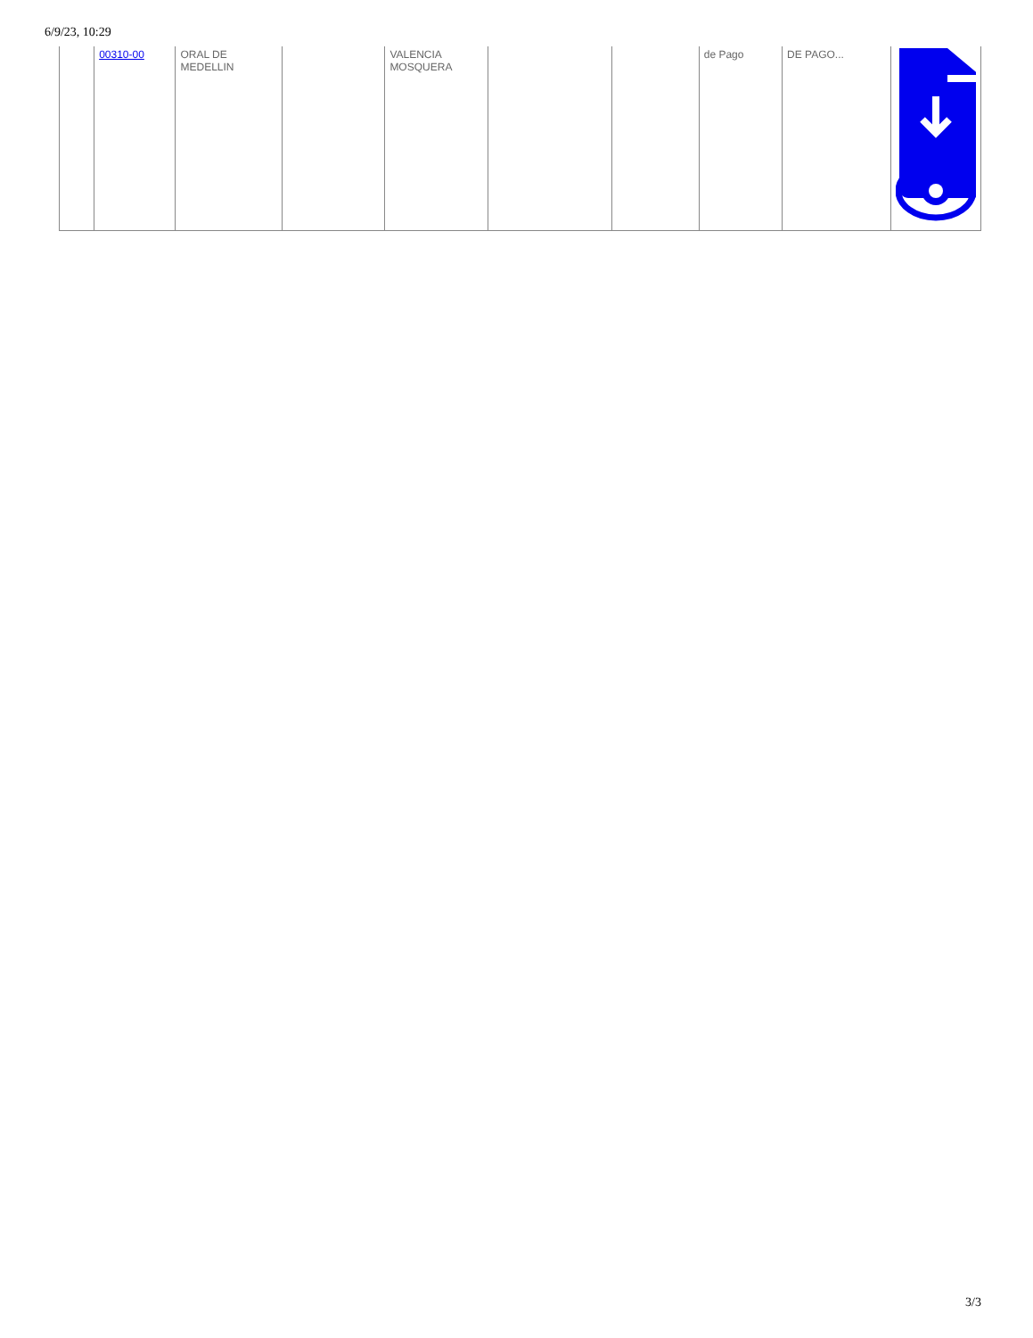6/9/23, 10:29
| | 00310-00 | ORAL DE MEDELLIN | | VALENCIA MOSQUERA | | | de Pago | DE PAGO... | |
3/3